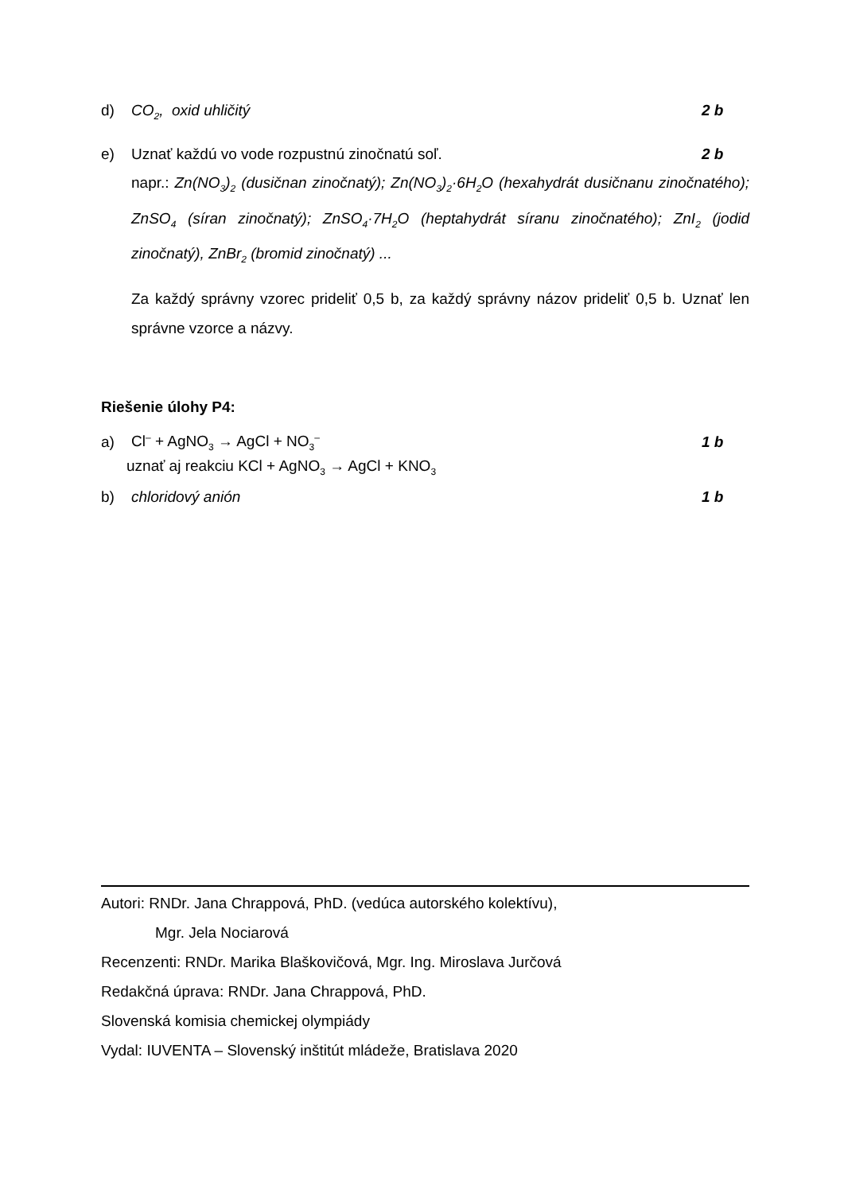d) CO<sub>2</sub>, oxid uhličitý 2 b
e) Uznať každú vo vode rozpustnú zinočnatú soľ. 2 b
napr.: Zn(NO<sub>3</sub>)<sub>2</sub> (dusičnan zinočnatý); Zn(NO<sub>3</sub>)<sub>2</sub>·6H<sub>2</sub>O (hexahydrát dusičnanu zinočnatého); ZnSO<sub>4</sub> (síran zinočnatý); ZnSO<sub>4</sub>·7H<sub>2</sub>O (heptahydrát síranu zinočnatého); ZnI<sub>2</sub> (jodid zinočnatý), ZnBr<sub>2</sub> (bromid zinočnatý) ...
Za každý správny vzorec prideliť 0,5 b, za každý správny názov prideliť 0,5 b. Uznať len správne vzorce a názvy.
Riešenie úlohy P4:
a) Cl<sup>–</sup> + AgNO<sub>3</sub> → AgCl + NO<sub>3</sub><sup>–</sup> 1 b
uznať aj reakciu KCl + AgNO<sub>3</sub> → AgCl + KNO<sub>3</sub>
b) chloridový anión 1 b
Autori: RNDr. Jana Chrappová, PhD. (vedúca autorského kolektívu),
Mgr. Jela Nociarová
Recenzenti: RNDr. Marika Blaškovičová, Mgr. Ing. Miroslava Jurčová
Redakčná úprava: RNDr. Jana Chrappová, PhD.
Slovenská komisia chemickej olympiády
Vydal: IUVENTA – Slovenský inštitút mládeže, Bratislava 2020